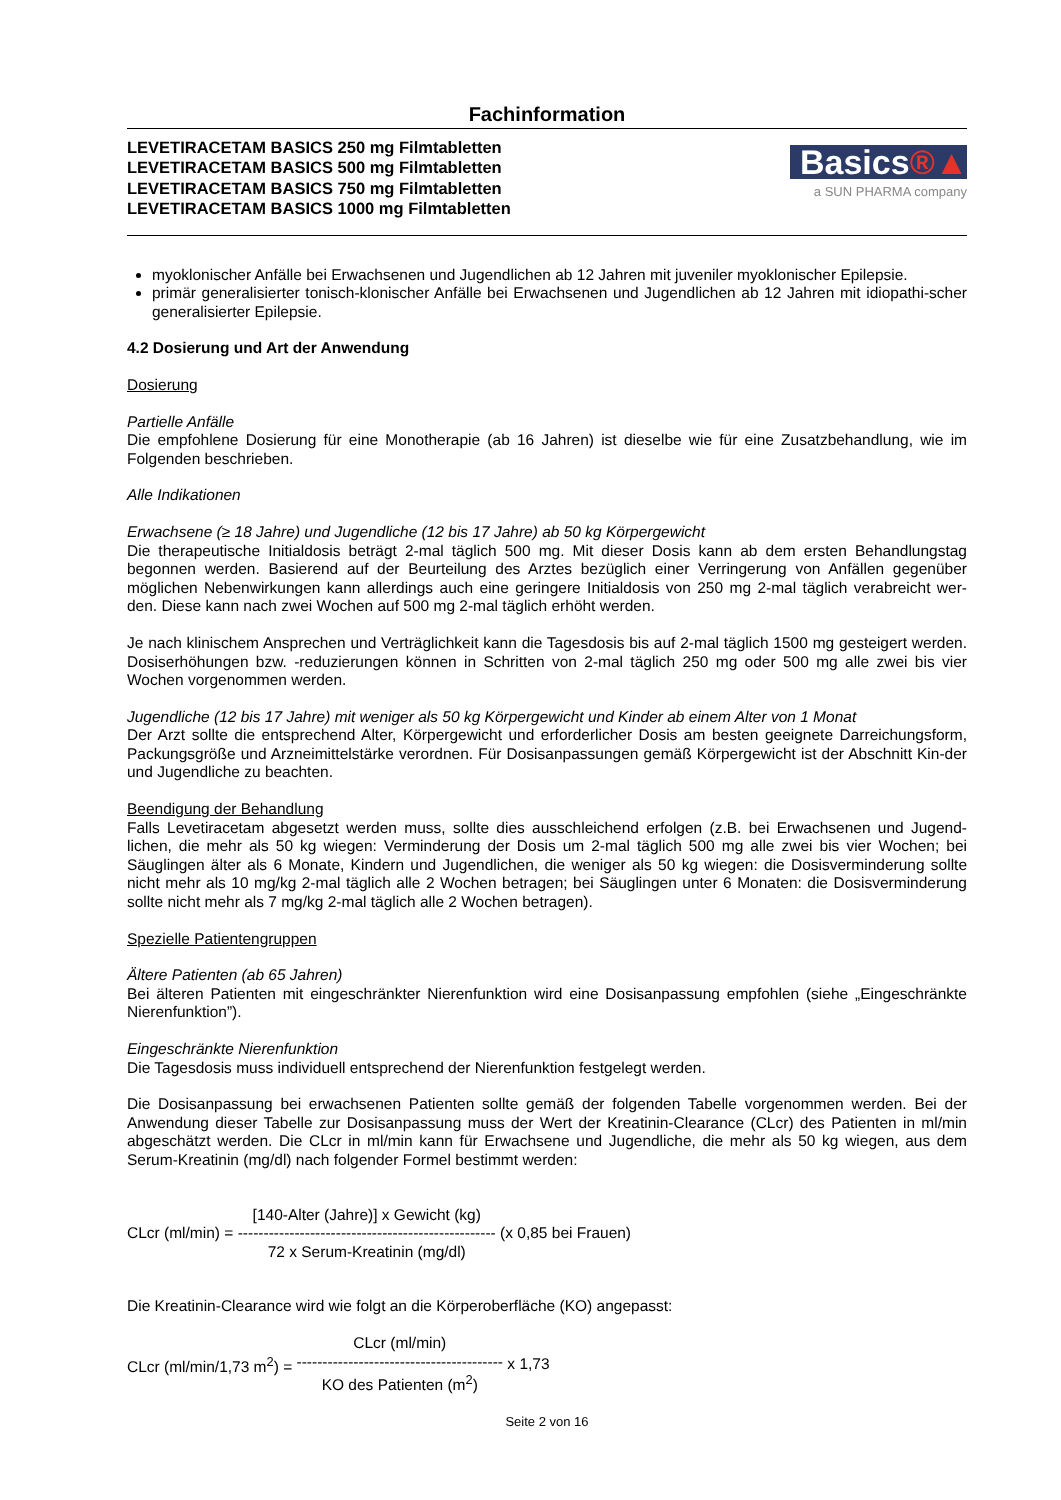Fachinformation
LEVETIRACETAM BASICS 250 mg Filmtabletten
LEVETIRACETAM BASICS 500 mg Filmtabletten
LEVETIRACETAM BASICS 750 mg Filmtabletten
LEVETIRACETAM BASICS 1000 mg Filmtabletten
Basics®▲
a SUN PHARMA company
myoklonischer Anfälle bei Erwachsenen und Jugendlichen ab 12 Jahren mit juveniler myoklonischer Epilepsie.
primär generalisierter tonisch-klonischer Anfälle bei Erwachsenen und Jugendlichen ab 12 Jahren mit idiopathi-scher generalisierter Epilepsie.
4.2 Dosierung und Art der Anwendung
Dosierung
Partielle Anfälle
Die empfohlene Dosierung für eine Monotherapie (ab 16 Jahren) ist dieselbe wie für eine Zusatzbehandlung, wie im Folgenden beschrieben.
Alle Indikationen
Erwachsene (≥ 18 Jahre) und Jugendliche (12 bis 17 Jahre) ab 50 kg Körpergewicht
Die therapeutische Initialdosis beträgt 2-mal täglich 500 mg. Mit dieser Dosis kann ab dem ersten Behandlungstag begonnen werden. Basierend auf der Beurteilung des Arztes bezüglich einer Verringerung von Anfällen gegenüber möglichen Nebenwirkungen kann allerdings auch eine geringere Initialdosis von 250 mg 2-mal täglich verabreicht wer-den. Diese kann nach zwei Wochen auf 500 mg 2-mal täglich erhöht werden.
Je nach klinischem Ansprechen und Verträglichkeit kann die Tagesdosis bis auf 2-mal täglich 1500 mg gesteigert werden. Dosiserhöhungen bzw. -reduzierungen können in Schritten von 2-mal täglich 250 mg oder 500 mg alle zwei bis vier Wochen vorgenommen werden.
Jugendliche (12 bis 17 Jahre) mit weniger als 50 kg Körpergewicht und Kinder ab einem Alter von 1 Monat
Der Arzt sollte die entsprechend Alter, Körpergewicht und erforderlicher Dosis am besten geeignete Darreichungsform, Packungsgröße und Arzneimittelstärke verordnen. Für Dosisanpassungen gemäß Körpergewicht ist der Abschnitt Kin-der und Jugendliche zu beachten.
Beendigung der Behandlung
Falls Levetiracetam abgesetzt werden muss, sollte dies ausschleichend erfolgen (z.B. bei Erwachsenen und Jugend-lichen, die mehr als 50 kg wiegen: Verminderung der Dosis um 2-mal täglich 500 mg alle zwei bis vier Wochen; bei Säuglingen älter als 6 Monate, Kindern und Jugendlichen, die weniger als 50 kg wiegen: die Dosisverminderung sollte nicht mehr als 10 mg/kg 2-mal täglich alle 2 Wochen betragen; bei Säuglingen unter 6 Monaten: die Dosisverminderung sollte nicht mehr als 7 mg/kg 2-mal täglich alle 2 Wochen betragen).
Spezielle Patientengruppen
Ältere Patienten (ab 65 Jahren)
Bei älteren Patienten mit eingeschränkter Nierenfunktion wird eine Dosisanpassung empfohlen (siehe „Eingeschränkte Nierenfunktion”).
Eingeschränkte Nierenfunktion
Die Tagesdosis muss individuell entsprechend der Nierenfunktion festgelegt werden.
Die Dosisanpassung bei erwachsenen Patienten sollte gemäß der folgenden Tabelle vorgenommen werden. Bei der Anwendung dieser Tabelle zur Dosisanpassung muss der Wert der Kreatinin-Clearance (CLcr) des Patienten in ml/min abgeschätzt werden. Die CLcr in ml/min kann für Erwachsene und Jugendliche, die mehr als 50 kg wiegen, aus dem Serum-Kreatinin (mg/dl) nach folgender Formel bestimmt werden:
CLcr (ml/min) =
[140-Alter (Jahre)] x Gewicht (kg)
--------------------------------------------------
72 x Serum-Kreatinin (mg/dl)
(x 0,85 bei Frauen)
Die Kreatinin-Clearance wird wie folgt an die Körperoberfläche (KO) angepasst:
CLcr (ml/min/1,73 m<sup>2</sup>) =
CLcr (ml/min)
----------------------------------------
KO des Patienten (m<sup>2</sup>)
x 1,73
Seite 2 von 16